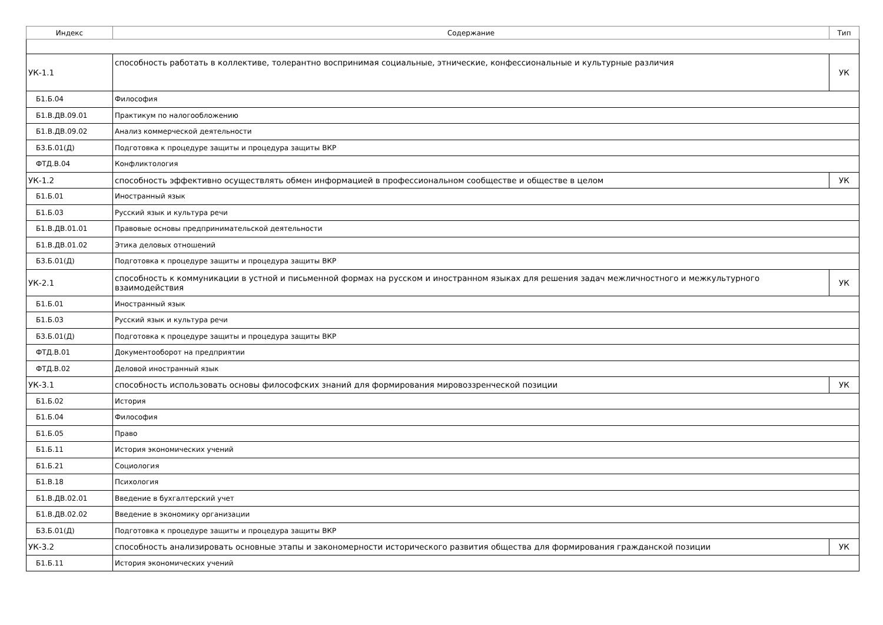| Индекс | Содержание | Тип |
| --- | --- | --- |
| УК-1.1 | способность работать в коллективе, толерантно воспринимая социальные, этнические, конфессиональные и культурные различия | УК |
| Б1.Б.04 | Философия | |
| Б1.В.ДВ.09.01 | Практикум по налогообложению | |
| Б1.В.ДВ.09.02 | Анализ коммерческой деятельности | |
| Б3.Б.01(Д) | Подготовка к процедуре защиты и процедура защиты ВКР | |
| ФТД.В.04 | Конфликтология | |
| УК-1.2 | способность эффективно осуществлять обмен информацией в профессиональном сообществе и обществе в целом | УК |
| Б1.Б.01 | Иностранный язык | |
| Б1.Б.03 | Русский язык и культура речи | |
| Б1.В.ДВ.01.01 | Правовые основы предпринимательской деятельности | |
| Б1.В.ДВ.01.02 | Этика деловых отношений | |
| Б3.Б.01(Д) | Подготовка к процедуре защиты и процедура защиты ВКР | |
| УК-2.1 | способность к коммуникации в устной и письменной формах на русском и иностранном языках для решения задач межличностного и межкультурного взаимодействия | УК |
| Б1.Б.01 | Иностранный язык | |
| Б1.Б.03 | Русский язык и культура речи | |
| Б3.Б.01(Д) | Подготовка к процедуре защиты и процедура защиты ВКР | |
| ФТД.В.01 | Документооборот на предприятии | |
| ФТД.В.02 | Деловой иностранный язык | |
| УК-3.1 | способность использовать основы философских знаний для формирования мировоззренческой позиции | УК |
| Б1.Б.02 | История | |
| Б1.Б.04 | Философия | |
| Б1.Б.05 | Право | |
| Б1.Б.11 | История экономических учений | |
| Б1.Б.21 | Социология | |
| Б1.В.18 | Психология | |
| Б1.В.ДВ.02.01 | Введение в бухгалтерский учет | |
| Б1.В.ДВ.02.02 | Введение в экономику организации | |
| Б3.Б.01(Д) | Подготовка к процедуре защиты и процедура защиты ВКР | |
| УК-3.2 | способность анализировать основные этапы и закономерности исторического развития общества для формирования гражданской позиции | УК |
| Б1.Б.11 | История экономических учений | |